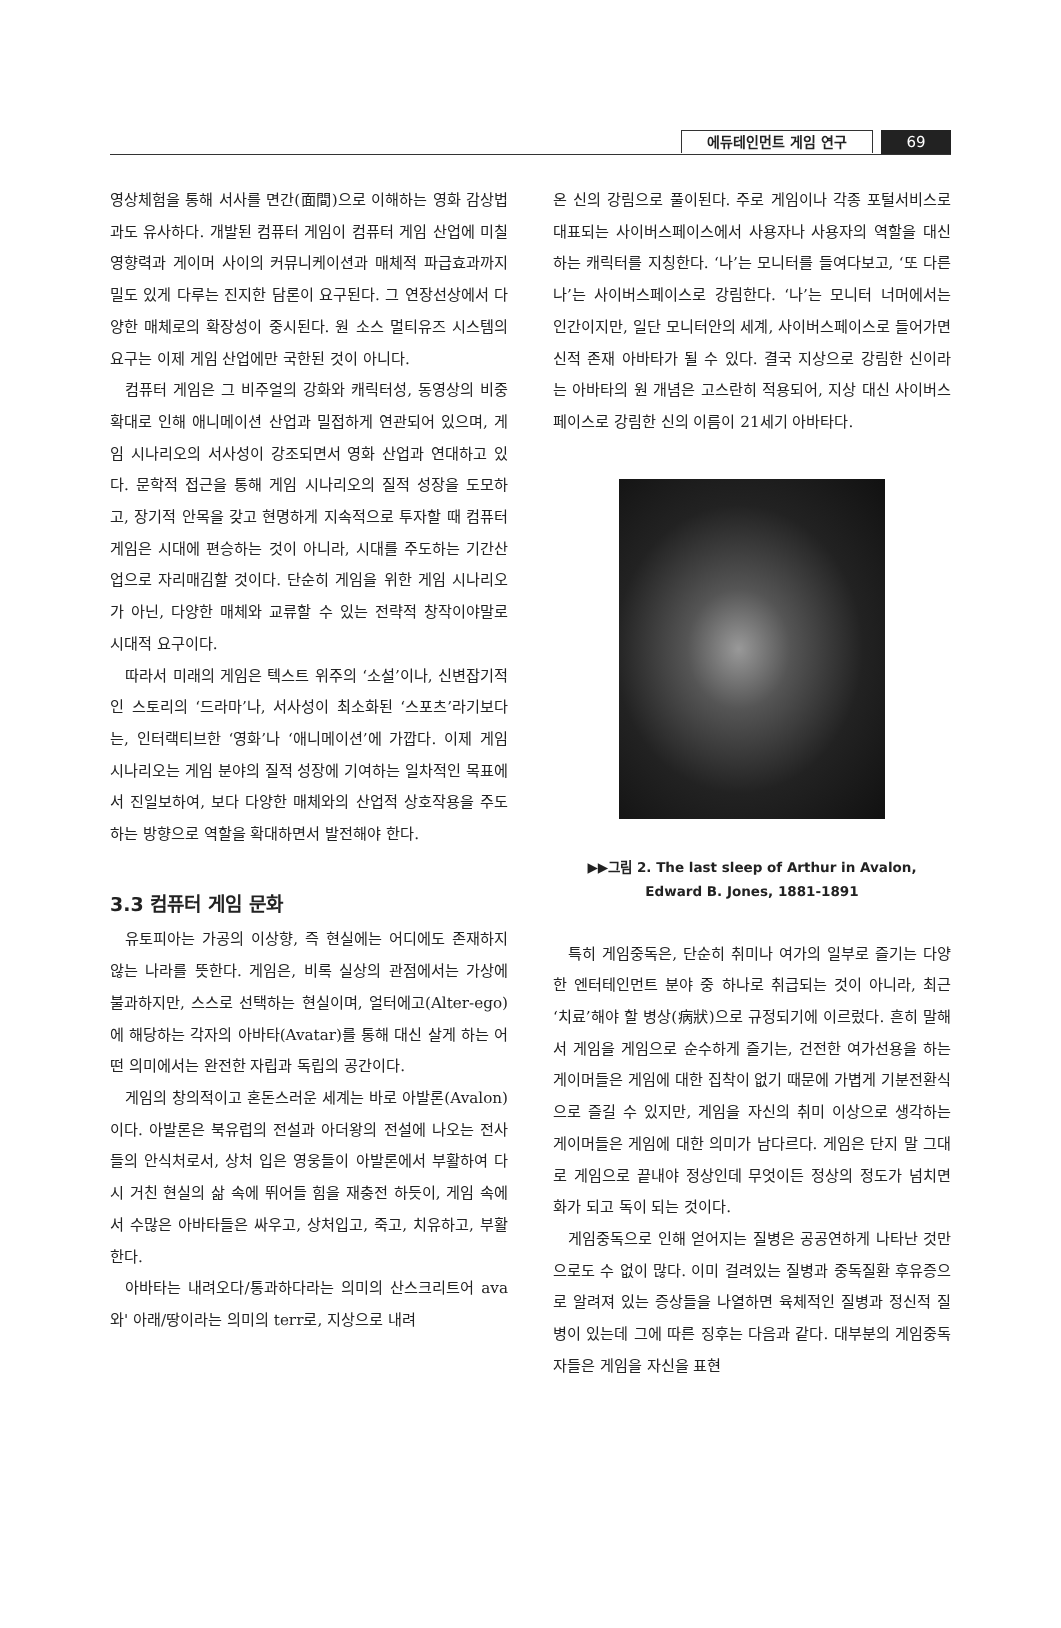에듀테인먼트 게임 연구 69
영상체험을 통해 서사를 면간(面間)으로 이해하는 영화 감상법과도 유사하다. 개발된 컴퓨터 게임이 컴퓨터 게임 산업에 미칠 영향력과 게이머 사이의 커뮤니케이션과 매체적 파급효과까지 밀도 있게 다루는 진지한 담론이 요구된다. 그 연장선상에서 다양한 매체로의 확장성이 중시된다. 원 소스 멀티유즈 시스템의 요구는 이제 게임 산업에만 국한된 것이 아니다.
컴퓨터 게임은 그 비주얼의 강화와 캐릭터성, 동영상의 비중 확대로 인해 애니메이션 산업과 밀접하게 연관되어 있으며, 게임 시나리오의 서사성이 강조되면서 영화 산업과 연대하고 있다. 문학적 접근을 통해 게임 시나리오의 질적 성장을 도모하고, 장기적 안목을 갖고 현명하게 지속적으로 투자할 때 컴퓨터 게임은 시대에 편승하는 것이 아니라, 시대를 주도하는 기간산업으로 자리매김할 것이다. 단순히 게임을 위한 게임 시나리오가 아닌, 다양한 매체와 교류할 수 있는 전략적 창작이야말로 시대적 요구이다.
따라서 미래의 게임은 텍스트 위주의 ‘소설’이나, 신변잡기적인 스토리의 ‘드라마’나, 서사성이 최소화된 ‘스포츠’라기보다는, 인터랙티브한 ‘영화’나 ‘애니메이션’에 가깝다. 이제 게임 시나리오는 게임 분야의 질적 성장에 기여하는 일차적인 목표에서 진일보하여, 보다 다양한 매체와의 산업적 상호작용을 주도하는 방향으로 역할을 확대하면서 발전해야 한다.
3.3 컴퓨터 게임 문화
유토피아는 가공의 이상향, 즉 현실에는 어디에도 존재하지 않는 나라를 뜻한다. 게임은, 비록 실상의 관점에서는 가상에 불과하지만, 스스로 선택하는 현실이며, 얼터에고(Alter-ego)에 해당하는 각자의 아바타(Avatar)를 통해 대신 살게 하는 어떤 의미에서는 완전한 자립과 독립의 공간이다.
게임의 창의적이고 혼돈스러운 세계는 바로 아발론(Avalon)이다. 아발론은 북유럽의 전설과 아더왕의 전설에 나오는 전사들의 안식처로서, 상처 입은 영웅들이 아발론에서 부활하여 다시 거친 현실의 삶 속에 뛰어들 힘을 재충전 하듯이, 게임 속에서 수많은 아바타들은 싸우고, 상처입고, 죽고, 치유하고, 부활한다.
아바타는 내려오다/통과하다라는 의미의 산스크리트어 ava와' 아래/땅이라는 의미의 terr로, 지상으로 내려
온 신의 강림으로 풀이된다. 주로 게임이나 각종 포털서비스로 대표되는 사이버스페이스에서 사용자나 사용자의 역할을 대신하는 캐릭터를 지칭한다. ‘나’는 모니터를 들여다보고, ‘또 다른 나’는 사이버스페이스로 강림한다. ‘나’는 모니터 너머에서는 인간이지만, 일단 모니터안의 세계, 사이버스페이스로 들어가면 신적 존재 아바타가 될 수 있다. 결국 지상으로 강림한 신이라는 아바타의 원 개념은 고스란히 적용되어, 지상 대신 사이버스페이스로 강림한 신의 이름이 21세기 아바타다.
▶▶그림 2. The last sleep of Arthur in Avalon,
Edward B. Jones, 1881-1891
특히 게임중독은, 단순히 취미나 여가의 일부로 즐기는 다양한 엔터테인먼트 분야 중 하나로 취급되는 것이 아니라, 최근 ‘치료’해야 할 병상(病狀)으로 규정되기에 이르렀다. 흔히 말해서 게임을 게임으로 순수하게 즐기는, 건전한 여가선용을 하는 게이머들은 게임에 대한 집착이 없기 때문에 가볍게 기분전환식으로 즐길 수 있지만, 게임을 자신의 취미 이상으로 생각하는 게이머들은 게임에 대한 의미가 남다르다. 게임은 단지 말 그대로 게임으로 끝내야 정상인데 무엇이든 정상의 정도가 넘치면 화가 되고 독이 되는 것이다.
게임중독으로 인해 얻어지는 질병은 공공연하게 나타난 것만으로도 수 없이 많다. 이미 걸려있는 질병과 중독질환 후유증으로 알려져 있는 증상들을 나열하면 육체적인 질병과 정신적 질병이 있는데 그에 따른 징후는 다음과 같다. 대부분의 게임중독자들은 게임을 자신을 표현